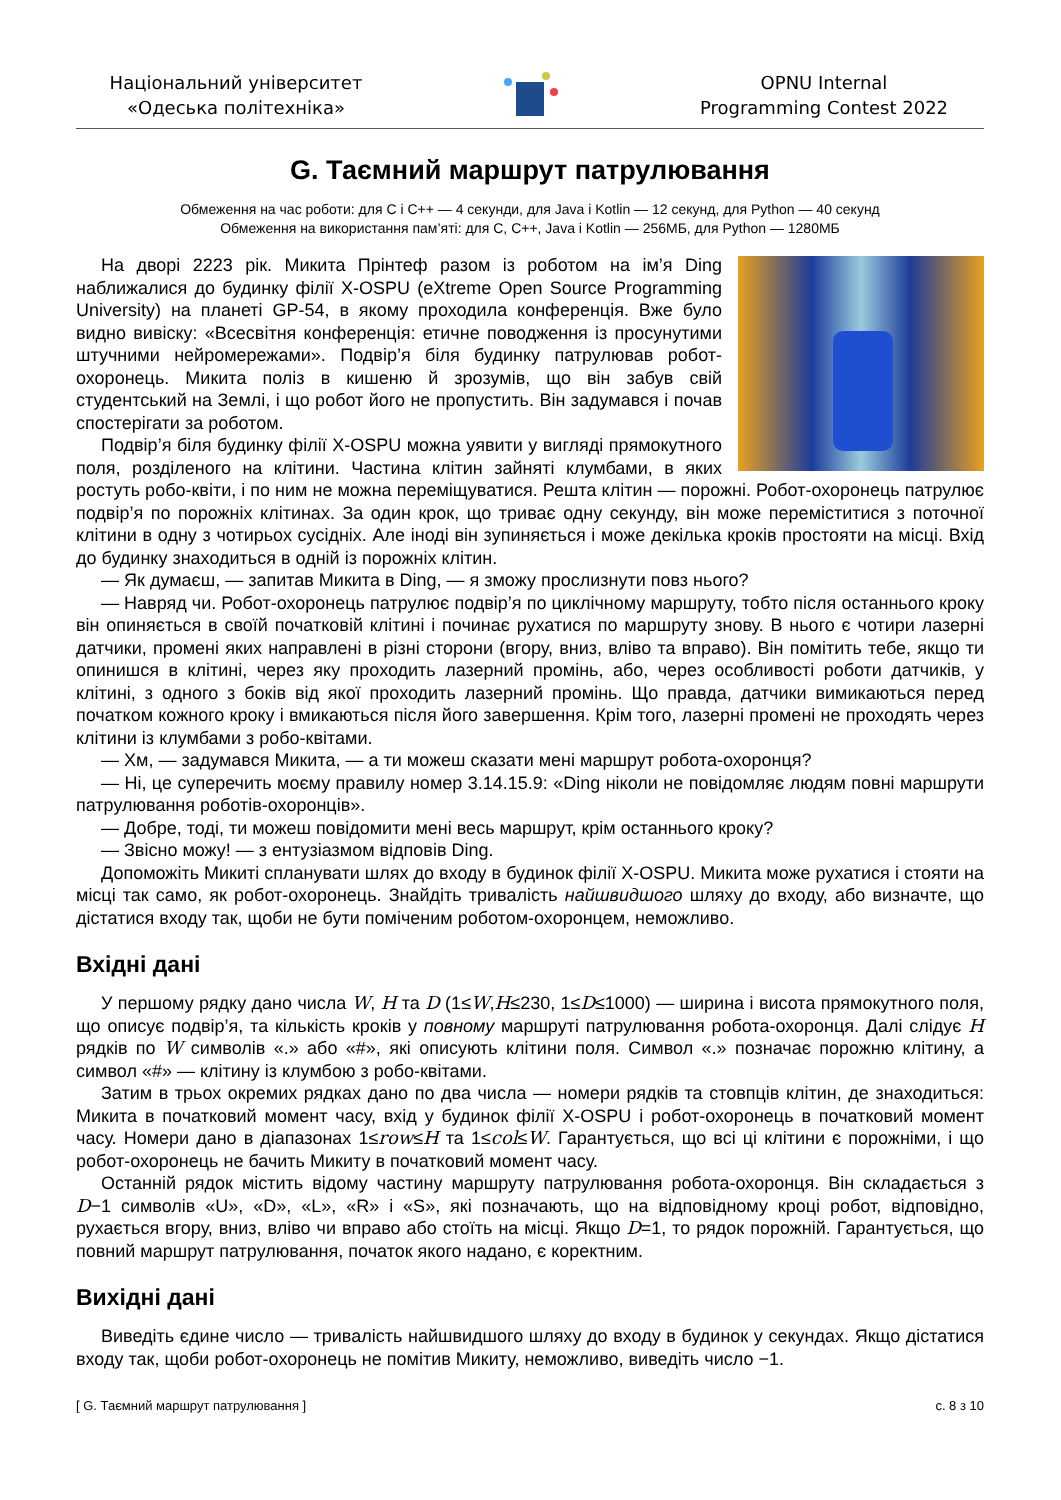Національний університет
«Одеська політехніка»
OPNU Internal
Programming Contest 2022
G. Таємний маршрут патрулювання
Обмеження на час роботи: для C і C++ — 4 секунди, для Java і Kotlin — 12 секунд, для Python — 40 секунд
Обмеження на використання пам’яті: для C, C++, Java і Kotlin — 256МБ, для Python — 1280МБ
На дворі 2223 рік. Микита Прінтеф разом із роботом на ім’я Ding наближалися до будинку філії X-OSPU (eXtreme Open Source Programming University) на планеті GP-54, в якому проходила конференція. Вже було видно вивіску: «Всесвітня конференція: етичне поводження із просунутими штучними нейромережами». Подвір’я біля будинку патрулював робот-охоронець. Микита поліз в кишеню й зрозумів, що він забув свій студентський на Землі, і що робот його не пропустить. Він задумався і почав спостерігати за роботом.
Подвір’я біля будинку філії X-OSPU можна уявити у вигляді прямокутного поля, розділеного на клітини. Частина клітин зайняті клумбами, в яких ростуть робо-квіти, і по ним не можна переміщуватися. Решта клітин — порожні. Робот-охоронець патрулює подвір’я по порожніх клітинах. За один крок, що триває одну секунду, він може переміститися з поточної клітини в одну з чотирьох сусідніх. Але іноді він зупиняється і може декілька кроків простояти на місці. Вхід до будинку знаходиться в одній із порожніх клітин.
— Як думаєш, — запитав Микита в Ding, — я зможу прослизнути повз нього?
— Навряд чи. Робот-охоронець патрулює подвір’я по циклічному маршруту, тобто після останнього кроку він опиняється в своїй початковій клітині і починає рухатися по маршруту знову. В нього є чотири лазерні датчики, промені яких направлені в різні сторони (вгору, вниз, вліво та вправо). Він помітить тебе, якщо ти опинишся в клітині, через яку проходить лазерний промінь, або, через особливості роботи датчиків, у клітині, з одного з боків від якої проходить лазерний промінь. Що правда, датчики вимикаються перед початком кожного кроку і вмикаються після його завершення. Крім того, лазерні промені не проходять через клітини із клумбами з робо-квітами.
— Хм, — задумався Микита, — а ти можеш сказати мені маршрут робота-охоронця?
— Ні, це суперечить моєму правилу номер 3.14.15.9: «Ding ніколи не повідомляє людям повні маршрути патрулювання роботів-охоронців».
— Добре, тоді, ти можеш повідомити мені весь маршрут, крім останнього кроку?
— Звісно можу! — з ентузіазмом відповів Ding.
Допоможіть Микиті спланувати шлях до входу в будинок філії X-OSPU. Микита може рухатися і стояти на місці так само, як робот-охоронець. Знайдіть тривалість найшвидшого шляху до входу, або визначте, що дістатися входу так, щоби не бути поміченим роботом-охоронцем, неможливо.
Вхідні дані
У першому рядку дано числа W, H та D (1≤W,H≤230, 1≤D≤1000) — ширина і висота прямокутного поля, що описує подвір’я, та кількість кроків у повному маршруті патрулювання робота-охоронця. Далі слідує H рядків по W символів «.» або «#», які описують клітини поля. Символ «.» позначає порожню клітину, а символ «#» — клітину із клумбою з робо-квітами.
Затим в трьох окремих рядках дано по два числа — номери рядків та стовпців клітин, де знаходиться: Микита в початковий момент часу, вхід у будинок філії X-OSPU і робот-охоронець в початковий момент часу. Номери дано в діапазонах 1≤row≤H та 1≤col≤W. Гарантується, що всі ці клітини є порожніми, і що робот-охоронець не бачить Микиту в початковий момент часу.
Останній рядок містить відому частину маршруту патрулювання робота-охоронця. Він складається з D−1 символів «U», «D», «L», «R» і «S», які позначають, що на відповідному кроці робот, відповідно, рухається вгору, вниз, вліво чи вправо або стоїть на місці. Якщо D=1, то рядок порожній. Гарантується, що повний маршрут патрулювання, початок якого надано, є коректним.
Вихідні дані
Виведіть єдине число — тривалість найшвидшого шляху до входу в будинок у секундах. Якщо дістатися входу так, щоби робот-охоронець не помітив Микиту, неможливо, виведіть число −1.
[ G. Таємний маршрут патрулювання ] с. 8 з 10